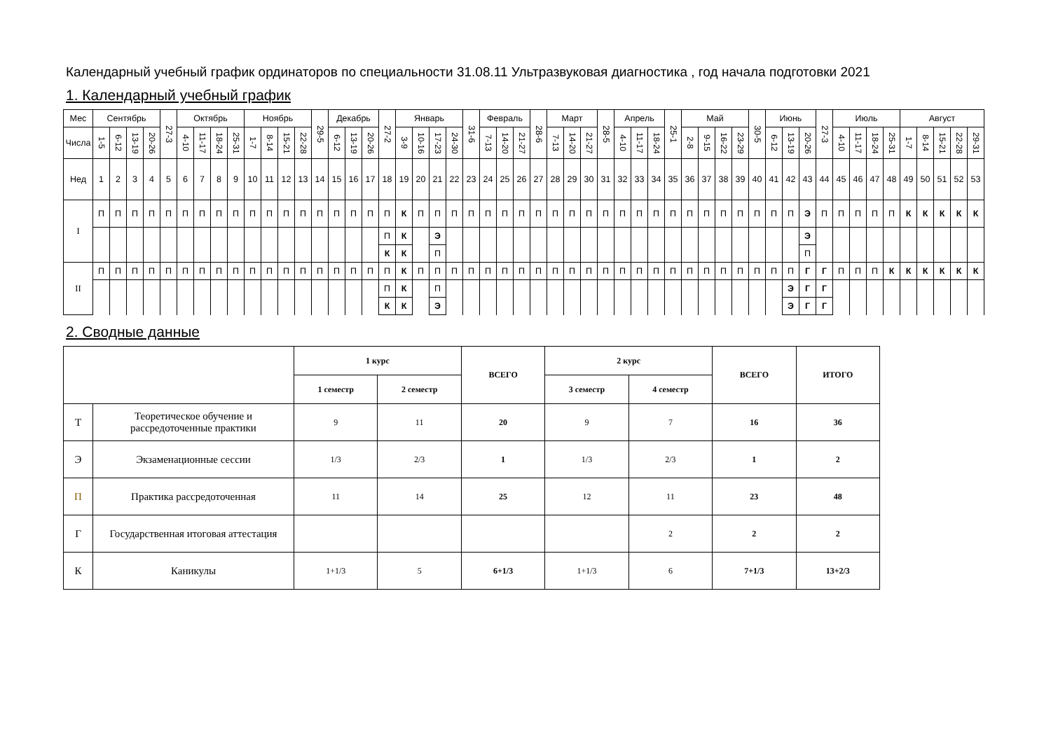Календарный учебный график ординаторов по специальности 31.08.11 Ультразвуковая диагностика , год начала подготовки 2021
1. Календарный учебный график
| Мес | Сентябрь | | | | 27-3 | Октябрь | | | | Ноябрь | | | | 29-5 | Декабрь | | | 27-2 | Январь | | | | 31-6 | Февраль | | | 28-6 | Март | | | 28-5 | Апрель | | | 25-1 | Май | | | | 30-5 | Июнь | | | 27-3 | Июль | | | | Август | | | | |
| Числа | 1-5 | 6-12 | 13-19 | 20-26 | | 4-10 | 11-17 | 18-24 | 25-31 | 1-7 | 8-14 | 15-21 | 22-28 | | 6-12 | 13-19 | 20-26 | | 3-9 | 10-16 | 17-23 | 24-30 | | 7-13 | 14-20 | 21-27 | | 7-13 | 14-20 | 21-27 | | 4-10 | 11-17 | 18-24 | | 2-8 | 9-15 | 16-22 | 23-29 | | 6-12 | 13-19 | 20-26 | | 4-10 | 11-17 | 18-24 | 25-31 | 1-7 | 8-14 | 15-21 | 22-28 | 29-31 |
| Нед | 1 | 2 | 3 | 4 | 5 | 6 | 7 | 8 | 9 | 10 | 11 | 12 | 13 | 14 | 15 | 16 | 17 | 18 | 19 | 20 | 21 | 22 | 23 | 24 | 25 | 26 | 27 | 28 | 29 | 30 | 31 | 32 | 33 | 34 | 35 | 36 | 37 | 38 | 39 | 40 | 41 | 42 | 43 | 44 | 45 | 46 | 47 | 48 | 49 | 50 | 51 | 52 | 53 |
| I | П | П | П | П | П | П | П | П | П | П | П | П | П | П | П | П | П | П | К | П | П | П | П | П | П | П | П | П | П | П | П | П | П | П | П | П | П | П | П | П | П | П | Э | П | П | П | П | П | К | К | К | К | К |
| | | | | | | | | | | | | | | | | | | П | К | | Э | | | | | | | | | | | | | | | | | | | | | | Э | | | | | | | | | | |
| | | | | | | | | | | | | | | | | | | К | К | | П | | | | | | | | | | | | | | | | | | | | | | П | | | | | | | | | | |
| II | П | П | П | П | П | П | П | П | П | П | П | П | П | П | П | П | П | П | К | П | П | П | П | П | П | П | П | П | П | П | П | П | П | П | П | П | П | П | П | П | П | П | Г | Г | П | П | П | К | К | К | К | К | К |
| | | | | | | | | | | | | | | | | | | П | К | | П | | | | | | | | | | | | | | | | | | | | | Э | Г | Г | | | | | | | | | |
| | | | | | | | | | | | | | | | | | | К | К | | Э | | | | | | | | | | | | | | | | | | | | | Э | Г | Г | | | | | | | | | |
2. Сводные данные
| | | 1 курс | | ВСЕГО | 2 курс | | ВСЕГО | ИТОГО |
| --- | --- | --- | --- | --- | --- | --- | --- | --- |
| | | 1 семестр | 2 семестр | | 3 семестр | 4 семестр | | |
| Т | Теоретическое обучение и рассредоточенные практики | 9 | 11 | 20 | 9 | 7 | 16 | 36 |
| Э | Экзаменационные сессии | 1/3 | 2/3 | 1 | 1/3 | 2/3 | 1 | 2 |
| П | Практика рассредоточенная | 11 | 14 | 25 | 12 | 11 | 23 | 48 |
| Г | Государственная итоговая аттестация | | | | | 2 | 2 | 2 |
| К | Каникулы | 1+1/3 | 5 | 6+1/3 | 1+1/3 | 6 | 7+1/3 | 13+2/3 |